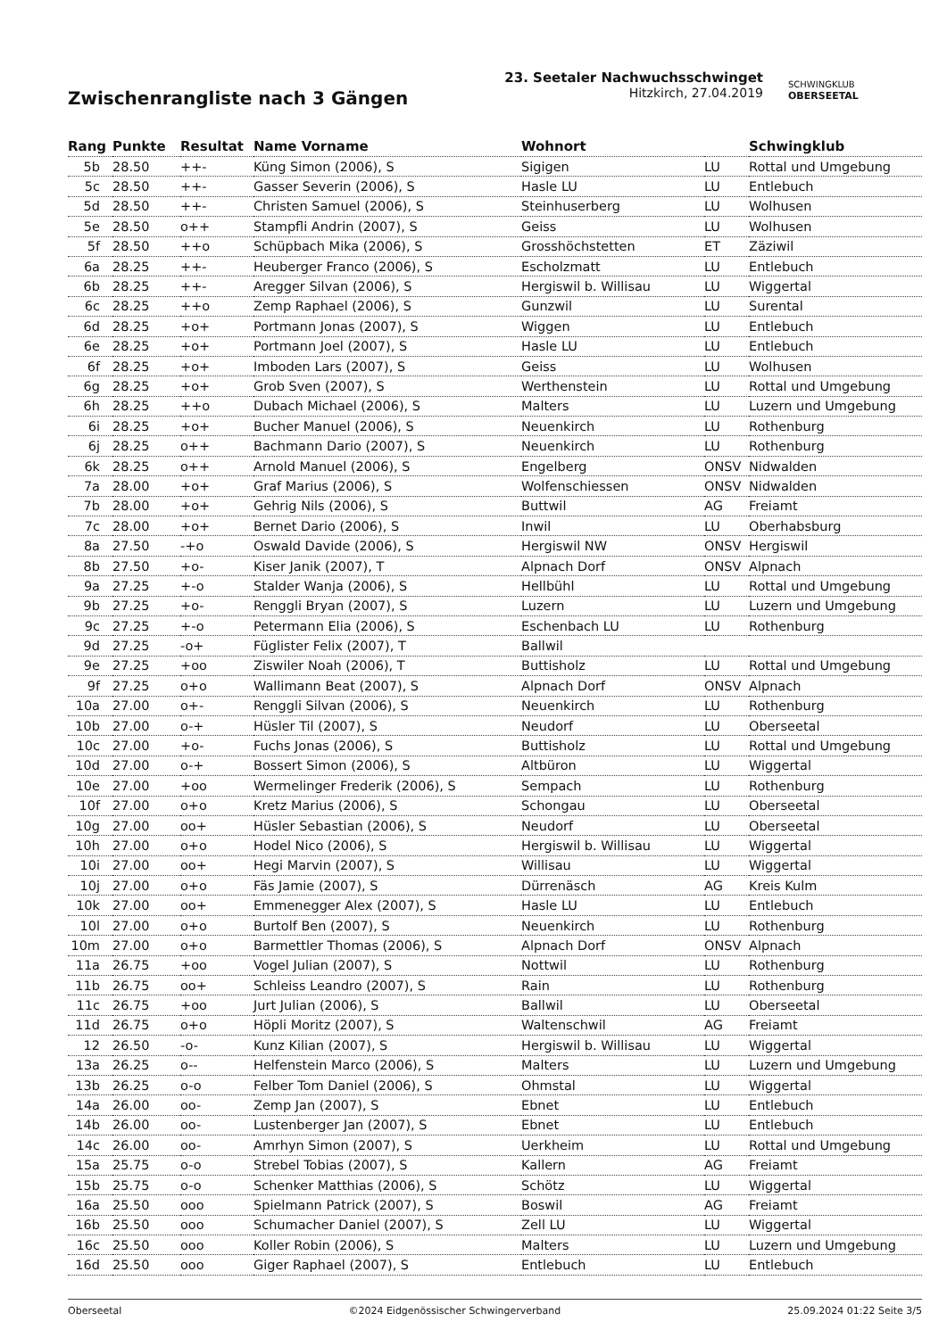Zwischenrangliste nach 3 Gängen
23. Seetaler Nachwuchsschwinget
Hitzkirch, 27.04.2019
SCHWINGKLUB
OBERSEETAL
| Rang | Punkte | Resultat | Name Vorname | Wohnort | | Schwingklub |
| --- | --- | --- | --- | --- | --- | --- |
| 5b | 28.50 | ++- | Küng Simon (2006), S | Sigigen | LU | Rottal und Umgebung |
| 5c | 28.50 | ++- | Gasser Severin (2006), S | Hasle LU | LU | Entlebuch |
| 5d | 28.50 | ++- | Christen Samuel (2006), S | Steinhuserberg | LU | Wolhusen |
| 5e | 28.50 | o++ | Stampfli Andrin (2007), S | Geiss | LU | Wolhusen |
| 5f | 28.50 | ++o | Schüpbach Mika (2006), S | Grosshöchstetten | ET | Zäziwil |
| 6a | 28.25 | ++- | Heuberger Franco (2006), S | Escholzmatt | LU | Entlebuch |
| 6b | 28.25 | ++- | Aregger Silvan (2006), S | Hergiswil b. Willisau | LU | Wiggertal |
| 6c | 28.25 | ++o | Zemp Raphael (2006), S | Gunzwil | LU | Surental |
| 6d | 28.25 | +o+ | Portmann Jonas (2007), S | Wiggen | LU | Entlebuch |
| 6e | 28.25 | +o+ | Portmann Joel (2007), S | Hasle LU | LU | Entlebuch |
| 6f | 28.25 | +o+ | Imboden Lars (2007), S | Geiss | LU | Wolhusen |
| 6g | 28.25 | +o+ | Grob Sven (2007), S | Werthenstein | LU | Rottal und Umgebung |
| 6h | 28.25 | ++o | Dubach Michael (2006), S | Malters | LU | Luzern und Umgebung |
| 6i | 28.25 | +o+ | Bucher Manuel (2006), S | Neuenkirch | LU | Rothenburg |
| 6j | 28.25 | o++ | Bachmann Dario (2007), S | Neuenkirch | LU | Rothenburg |
| 6k | 28.25 | o++ | Arnold Manuel (2006), S | Engelberg | ONSV | Nidwalden |
| 7a | 28.00 | +o+ | Graf Marius (2006), S | Wolfenschiessen | ONSV | Nidwalden |
| 7b | 28.00 | +o+ | Gehrig Nils (2006), S | Buttwil | AG | Freiamt |
| 7c | 28.00 | +o+ | Bernet Dario (2006), S | Inwil | LU | Oberhabsburg |
| 8a | 27.50 | -+o | Oswald Davide (2006), S | Hergiswil NW | ONSV | Hergiswil |
| 8b | 27.50 | +o- | Kiser Janik (2007), T | Alpnach Dorf | ONSV | Alpnach |
| 9a | 27.25 | +-o | Stalder Wanja (2006), S | Hellbühl | LU | Rottal und Umgebung |
| 9b | 27.25 | +o- | Renggli Bryan (2007), S | Luzern | LU | Luzern und Umgebung |
| 9c | 27.25 | +-o | Petermann Elia (2006), S | Eschenbach LU | LU | Rothenburg |
| 9d | 27.25 | -o+ | Füglister Felix (2007), T | Ballwil | | |
| 9e | 27.25 | +oo | Ziswiler Noah (2006), T | Buttisholz | LU | Rottal und Umgebung |
| 9f | 27.25 | o+o | Wallimann Beat (2007), S | Alpnach Dorf | ONSV | Alpnach |
| 10a | 27.00 | o+- | Renggli Silvan (2006), S | Neuenkirch | LU | Rothenburg |
| 10b | 27.00 | o-+ | Hüsler Til (2007), S | Neudorf | LU | Oberseetal |
| 10c | 27.00 | +o- | Fuchs Jonas (2006), S | Buttisholz | LU | Rottal und Umgebung |
| 10d | 27.00 | o-+ | Bossert Simon (2006), S | Altbüron | LU | Wiggertal |
| 10e | 27.00 | +oo | Wermelinger Frederik (2006), S | Sempach | LU | Rothenburg |
| 10f | 27.00 | o+o | Kretz Marius (2006), S | Schongau | LU | Oberseetal |
| 10g | 27.00 | oo+ | Hüsler Sebastian (2006), S | Neudorf | LU | Oberseetal |
| 10h | 27.00 | o+o | Hodel Nico (2006), S | Hergiswil b. Willisau | LU | Wiggertal |
| 10i | 27.00 | oo+ | Hegi Marvin (2007), S | Willisau | LU | Wiggertal |
| 10j | 27.00 | o+o | Fäs Jamie (2007), S | Dürrenäsch | AG | Kreis Kulm |
| 10k | 27.00 | oo+ | Emmenegger Alex (2007), S | Hasle LU | LU | Entlebuch |
| 10l | 27.00 | o+o | Burtolf Ben (2007), S | Neuenkirch | LU | Rothenburg |
| 10m | 27.00 | o+o | Barmettler Thomas (2006), S | Alpnach Dorf | ONSV | Alpnach |
| 11a | 26.75 | +oo | Vogel Julian (2007), S | Nottwil | LU | Rothenburg |
| 11b | 26.75 | oo+ | Schleiss Leandro (2007), S | Rain | LU | Rothenburg |
| 11c | 26.75 | +oo | Jurt Julian (2006), S | Ballwil | LU | Oberseetal |
| 11d | 26.75 | o+o | Höpli Moritz (2007), S | Waltenschwil | AG | Freiamt |
| 12 | 26.50 | -o- | Kunz Kilian (2007), S | Hergiswil b. Willisau | LU | Wiggertal |
| 13a | 26.25 | o-- | Helfenstein Marco (2006), S | Malters | LU | Luzern und Umgebung |
| 13b | 26.25 | o-o | Felber Tom Daniel (2006), S | Ohmstal | LU | Wiggertal |
| 14a | 26.00 | oo- | Zemp Jan (2007), S | Ebnet | LU | Entlebuch |
| 14b | 26.00 | oo- | Lustenberger Jan (2007), S | Ebnet | LU | Entlebuch |
| 14c | 26.00 | oo- | Amrhyn Simon (2007), S | Uerkheim | LU | Rottal und Umgebung |
| 15a | 25.75 | o-o | Strebel Tobias (2007), S | Kallern | AG | Freiamt |
| 15b | 25.75 | o-o | Schenker Matthias (2006), S | Schötz | LU | Wiggertal |
| 16a | 25.50 | ooo | Spielmann Patrick (2007), S | Boswil | AG | Freiamt |
| 16b | 25.50 | ooo | Schumacher Daniel (2007), S | Zell LU | LU | Wiggertal |
| 16c | 25.50 | ooo | Koller Robin (2006), S | Malters | LU | Luzern und Umgebung |
| 16d | 25.50 | ooo | Giger Raphael (2007), S | Entlebuch | LU | Entlebuch |
Oberseetal ©2024 Eidgenössischer Schwingerverband 25.09.2024 01:22 Seite 3/5